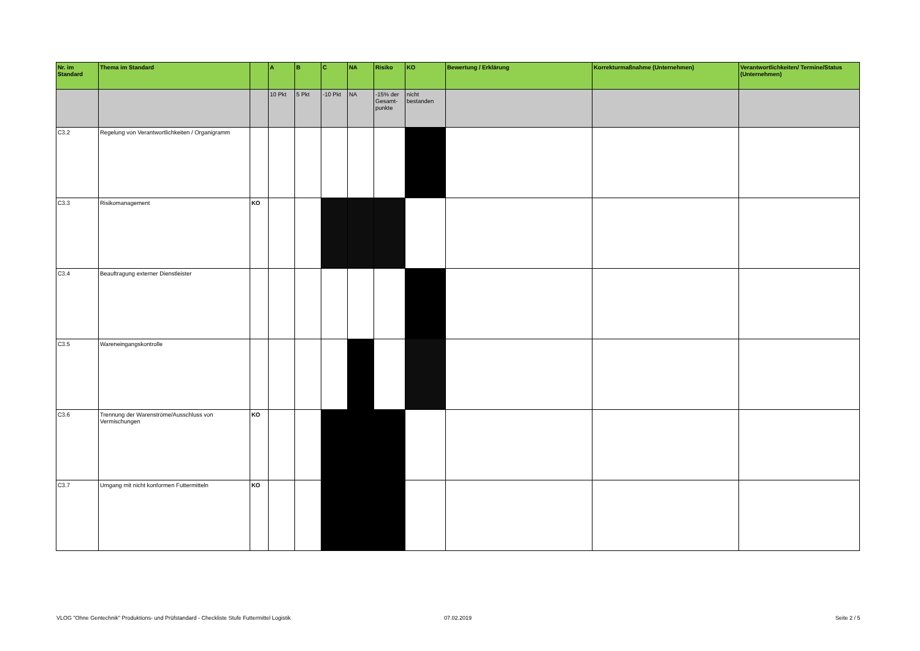| Nr. im Standard | Thema im Standard | | A | B | C | NA | Risiko | KO | Bewertung / Erklärung | Korrekturmaßnahme (Unternehmen) | Verantwortlichkeiten/ Termine/Status (Unternehmen) |
| --- | --- | --- | --- | --- | --- | --- | --- | --- | --- | --- | --- |
| | | | 10 Pkt | 5 Pkt | -10 Pkt | NA | -15% der Gesamt-punkte | nicht bestanden | | | |
| C3.2 | Regelung von Verantwortlichkeiten / Organigramm | | | | | | | | | | |
| C3.3 | Risikomanagement | KO | | | | | | | | | |
| C3.4 | Beauftragung externer Dienstleister | | | | | | | | | | |
| C3.5 | Wareneingangskontrolle | | | | | | | | | | |
| C3.6 | Trennung der Warenströme/Ausschluss von Vermischungen | KO | | | | | | | | | |
| C3.7 | Umgang mit nicht konformen Futtermitteln | KO | | | | | | | | | |
VLOG "Ohne Gentechnik" Produktions- und Prüfstandard - Checkliste Stufe Futtermittel Logistik
07.02.2019 Seite 2 / 5